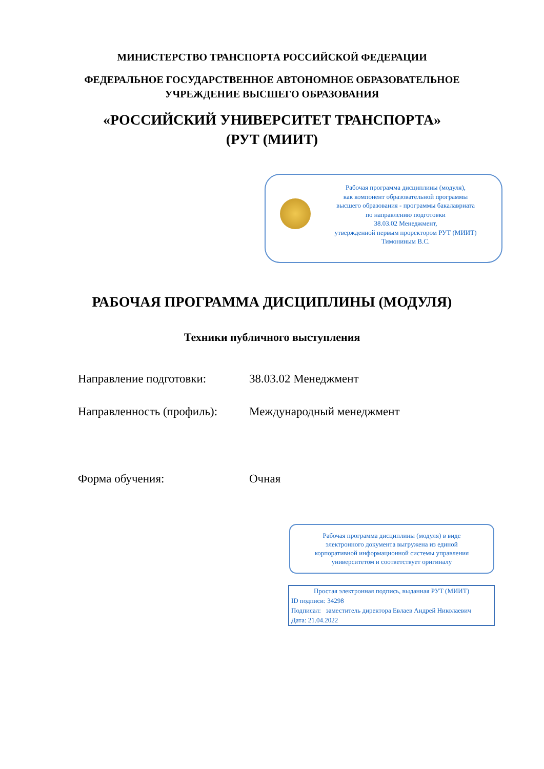МИНИСТЕРСТВО ТРАНСПОРТА РОССИЙСКОЙ ФЕДЕРАЦИИ
ФЕДЕРАЛЬНОЕ ГОСУДАРСТВЕННОЕ АВТОНОМНОЕ ОБРАЗОВАТЕЛЬНОЕ
УЧРЕЖДЕНИЕ ВЫСШЕГО ОБРАЗОВАНИЯ
«РОССИЙСКИЙ УНИВЕРСИТЕТ ТРАНСПОРТА»
(РУТ (МИИТ)
Рабочая программа дисциплины (модуля),
как компонент образовательной программы
высшего образования - программы бакалавриата
по направлению подготовки
38.03.02 Менеджмент,
утвержденной первым проректором РУТ (МИИТ)
Тимониным В.С.
РАБОЧАЯ ПРОГРАММА ДИСЦИПЛИНЫ (МОДУЛЯ)
Техники публичного выступления
Направление подготовки: 38.03.02 Менеджмент
Направленность (профиль):
Международный менеджмент
Форма обучения: Очная
Рабочая программа дисциплины (модуля) в виде
электронного документа выгружена из единой
корпоративной информационной системы управления
университетом и соответствует оригиналу
Простая электронная подпись, выданная РУТ (МИИТ)
ID подписи: 34298
Подписал: заместитель директора Евлаев Андрей Николаевич
Дата: 21.04.2022